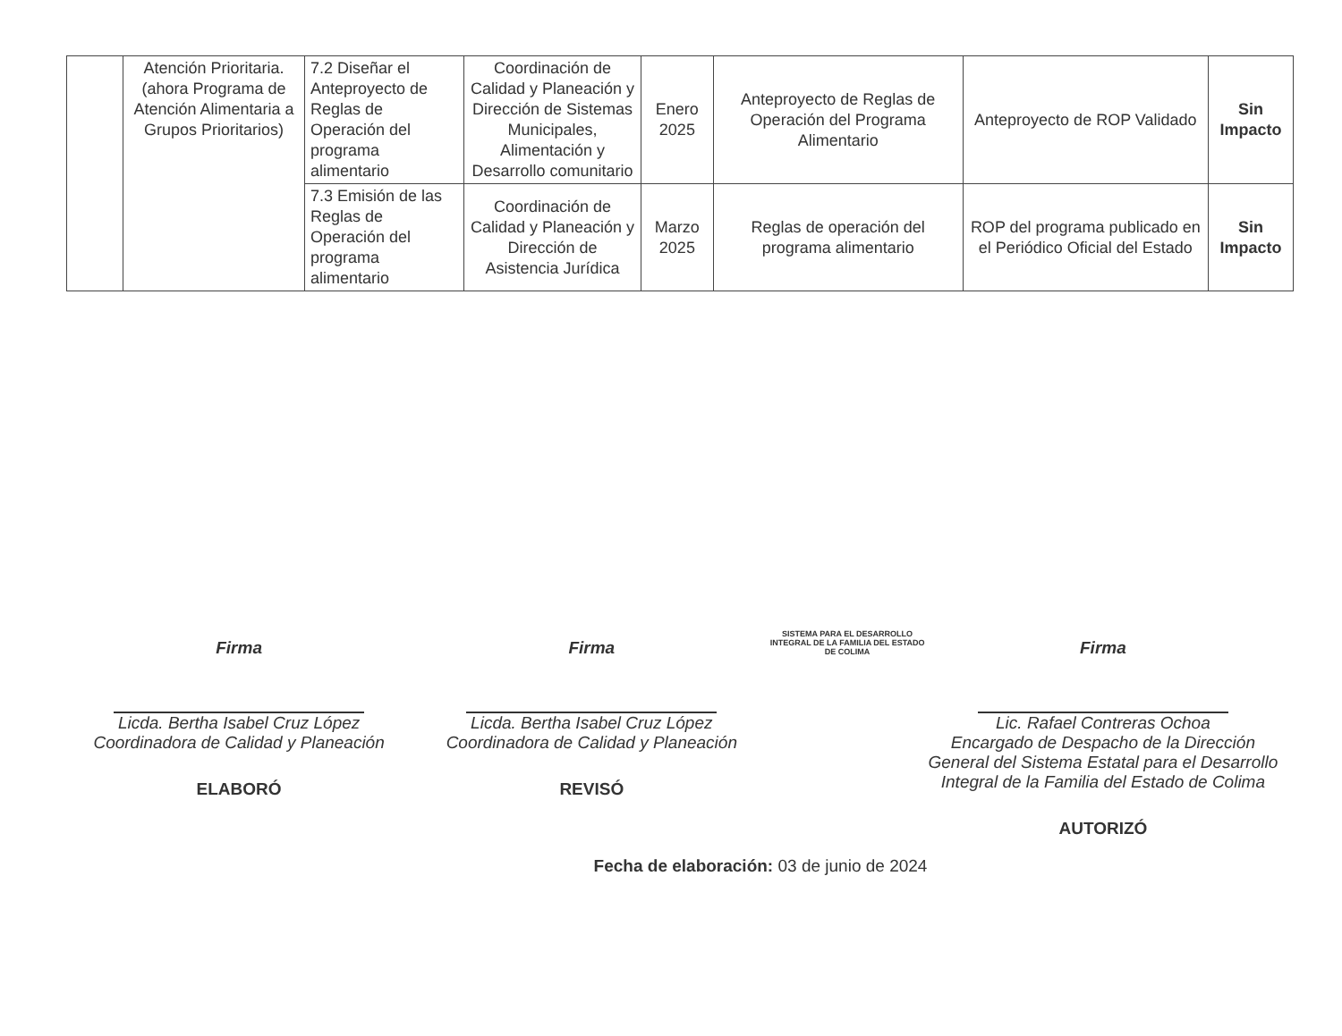| | Atención Prioritaria. (ahora Programa de Atención Alimentaria a Grupos Prioritarios) | 7.2 Diseñar el Anteproyecto de Reglas de Operación del programa alimentario | Coordinación de Calidad y Planeación y Dirección de Sistemas Municipales, Alimentación y Desarrollo comunitario | Enero 2025 | Anteproyecto de Reglas de Operación del Programa Alimentario | Anteproyecto de ROP Validado | Sin Impacto |
| | | 7.3 Emisión de las Reglas de Operación del programa alimentario | Coordinación de Calidad y Planeación y Dirección de Asistencia Jurídica | Marzo 2025 | Reglas de operación del programa alimentario | ROP del programa publicado en el Periódico Oficial del Estado | Sin Impacto |
Firma
Licda. Bertha Isabel Cruz López
Coordinadora de Calidad y Planeación
ELABORÓ
Firma
Licda. Bertha Isabel Cruz López
Coordinadora de Calidad y Planeación
REVISÓ
SISTEMA PARA EL DESARROLLO INTEGRAL DE LA FAMILIA DEL ESTADO DE COLIMA
Firma
Lic. Rafael Contreras Ochoa
Encargado de Despacho de la Dirección General del Sistema Estatal para el Desarrollo Integral de la Familia del Estado de Colima
AUTORIZÓ
Fecha de elaboración: 03 de junio de 2024